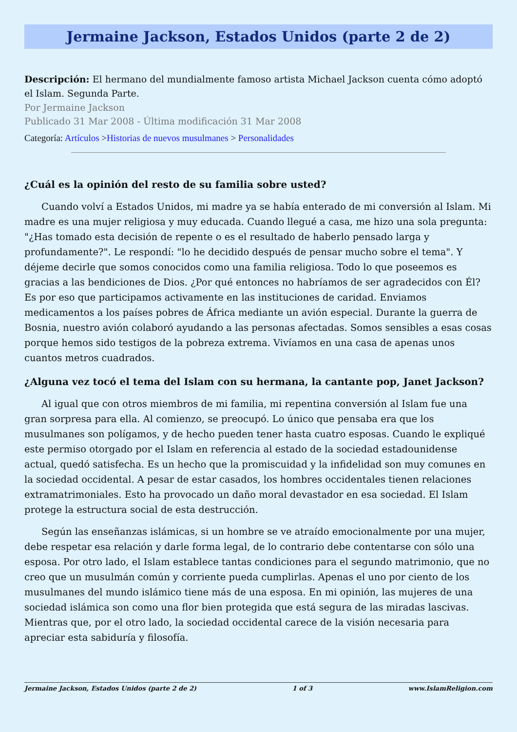Jermaine Jackson, Estados Unidos (parte 2 de 2)
Descripción: El hermano del mundialmente famoso artista Michael Jackson cuenta cómo adoptó el Islam. Segunda Parte.
Por Jermaine Jackson
Publicado 31 Mar 2008 - Última modificación 31 Mar 2008
Categoría: Artículos >Historias de nuevos musulmanes > Personalidades
¿Cuál es la opinión del resto de su familia sobre usted?
Cuando volví a Estados Unidos, mi madre ya se había enterado de mi conversión al Islam. Mi madre es una mujer religiosa y muy educada. Cuando llegué a casa, me hizo una sola pregunta: "¿Has tomado esta decisión de repente o es el resultado de haberlo pensado larga y profundamente?". Le respondí: "lo he decidido después de pensar mucho sobre el tema". Y déjeme decirle que somos conocidos como una familia religiosa. Todo lo que poseemos es gracias a las bendiciones de Dios. ¿Por qué entonces no habríamos de ser agradecidos con Él? Es por eso que participamos activamente en las instituciones de caridad. Enviamos medicamentos a los países pobres de África mediante un avión especial. Durante la guerra de Bosnia, nuestro avión colaboró ayudando a las personas afectadas. Somos sensibles a esas cosas porque hemos sido testigos de la pobreza extrema. Vivíamos en una casa de apenas unos cuantos metros cuadrados.
¿Alguna vez tocó el tema del Islam con su hermana, la cantante pop, Janet Jackson?
Al igual que con otros miembros de mi familia, mi repentina conversión al Islam fue una gran sorpresa para ella. Al comienzo, se preocupó. Lo único que pensaba era que los musulmanes son polígamos, y de hecho pueden tener hasta cuatro esposas. Cuando le expliqué este permiso otorgado por el Islam en referencia al estado de la sociedad estadounidense actual, quedó satisfecha. Es un hecho que la promiscuidad y la infidelidad son muy comunes en la sociedad occidental. A pesar de estar casados, los hombres occidentales tienen relaciones extramatrimoniales. Esto ha provocado un daño moral devastador en esa sociedad. El Islam protege la estructura social de esta destrucción.
Según las enseñanzas islámicas, si un hombre se ve atraído emocionalmente por una mujer, debe respetar esa relación y darle forma legal, de lo contrario debe contentarse con sólo una esposa. Por otro lado, el Islam establece tantas condiciones para el segundo matrimonio, que no creo que un musulmán común y corriente pueda cumplirlas. Apenas el uno por ciento de los musulmanes del mundo islámico tiene más de una esposa. En mi opinión, las mujeres de una sociedad islámica son como una flor bien protegida que está segura de las miradas lascivas. Mientras que, por el otro lado, la sociedad occidental carece de la visión necesaria para apreciar esta sabiduría y filosofía.
Jermaine Jackson, Estados Unidos (parte 2 de 2) 1 of 3 www.IslamReligion.com